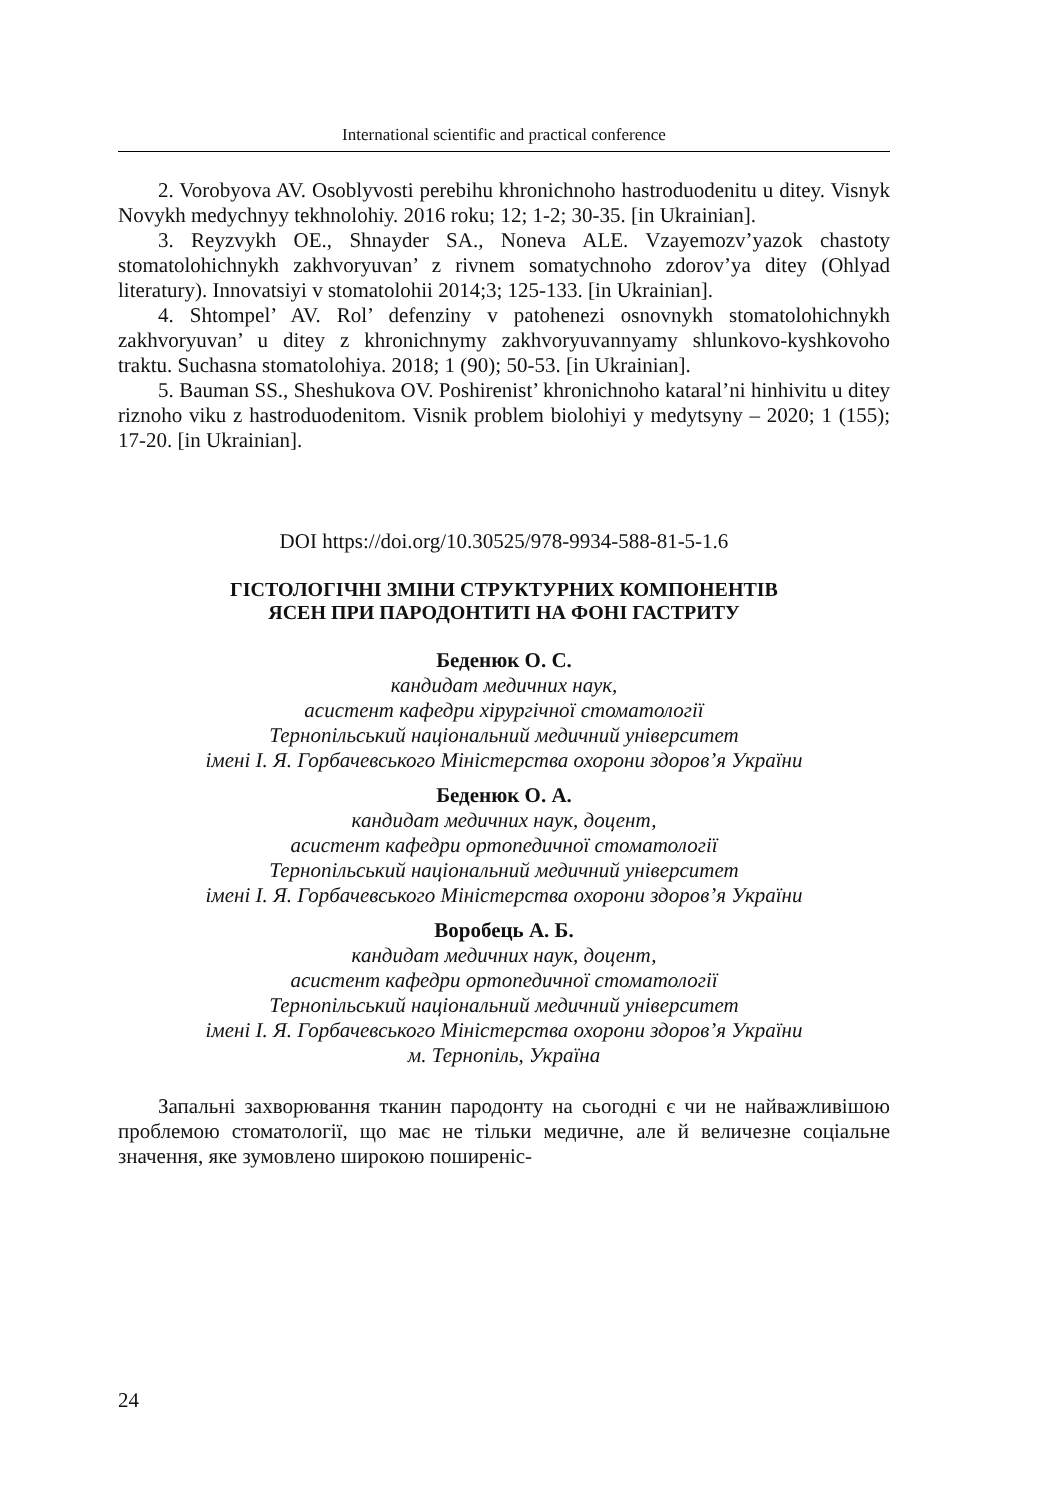International scientific and practical conference
2. Vorobyova AV. Osoblyvosti perebihu khronichnoho hastroduodenitu u ditey. Visnyk Novykh medychnyy tekhnolohiy. 2016 roku; 12; 1-2; 30-35. [in Ukrainian].
3. Reyzvykh OE., Shnayder SA., Noneva ALE. Vzayemozv’yazok chastoty stomatolohichnykh zakhvoryuvan’ z rivnem somatychnoho zdorov’ya ditey (Ohlyad literatury). Innovatsiyi v stomatolohii 2014;3; 125-133. [in Ukrainian].
4. Shtompel’ AV. Rol’ defenziny v patohenezi osnovnykh stomatolohichnykh zakhvoryuvan’ u ditey z khronichnymy zakhvoryuvannyamy shlunkovo-kyshkovoho traktu. Suchasna stomatolohiya. 2018; 1 (90); 50-53. [in Ukrainian].
5. Bauman SS., Sheshukova OV. Poshirenist’ khronichnoho kataral’ni hinhivitu u ditey riznoho viku z hastroduodenitom. Visnik problem biolohiyi y medytsyny – 2020; 1 (155); 17-20. [in Ukrainian].
DOI https://doi.org/10.30525/978-9934-588-81-5-1.6
ГІСТОЛОГІЧНІ ЗМІНИ СТРУКТУРНИХ КОМПОНЕНТІВ
ЯСЕН ПРИ ПАРОДОНТИТІ НА ФОНІ ГАСТРИТУ
Беденюк О. С.
кандидат медичних наук,
асистент кафедри хірургічної стоматології
Тернопільський національний медичний університет
імені І. Я. Горбачевського Міністерства охорони здоров’я України
Беденюк О. А.
кандидат медичних наук, доцент,
асистент кафедри ортопедичної стоматології
Тернопільський національний медичний університет
імені І. Я. Горбачевського Міністерства охорони здоров’я України
Воробець А. Б.
кандидат медичних наук, доцент,
асистент кафедри ортопедичної стоматології
Тернопільський національний медичний університет
імені І. Я. Горбачевського Міністерства охорони здоров’я України
м. Тернопіль, Україна
Запальні захворювання тканин пародонту на сьогодні є чи не найважливішою проблемою стоматології, що має не тільки медичне, але й величезне соціальне значення, яке зумовлено широкою поширеніс-
24